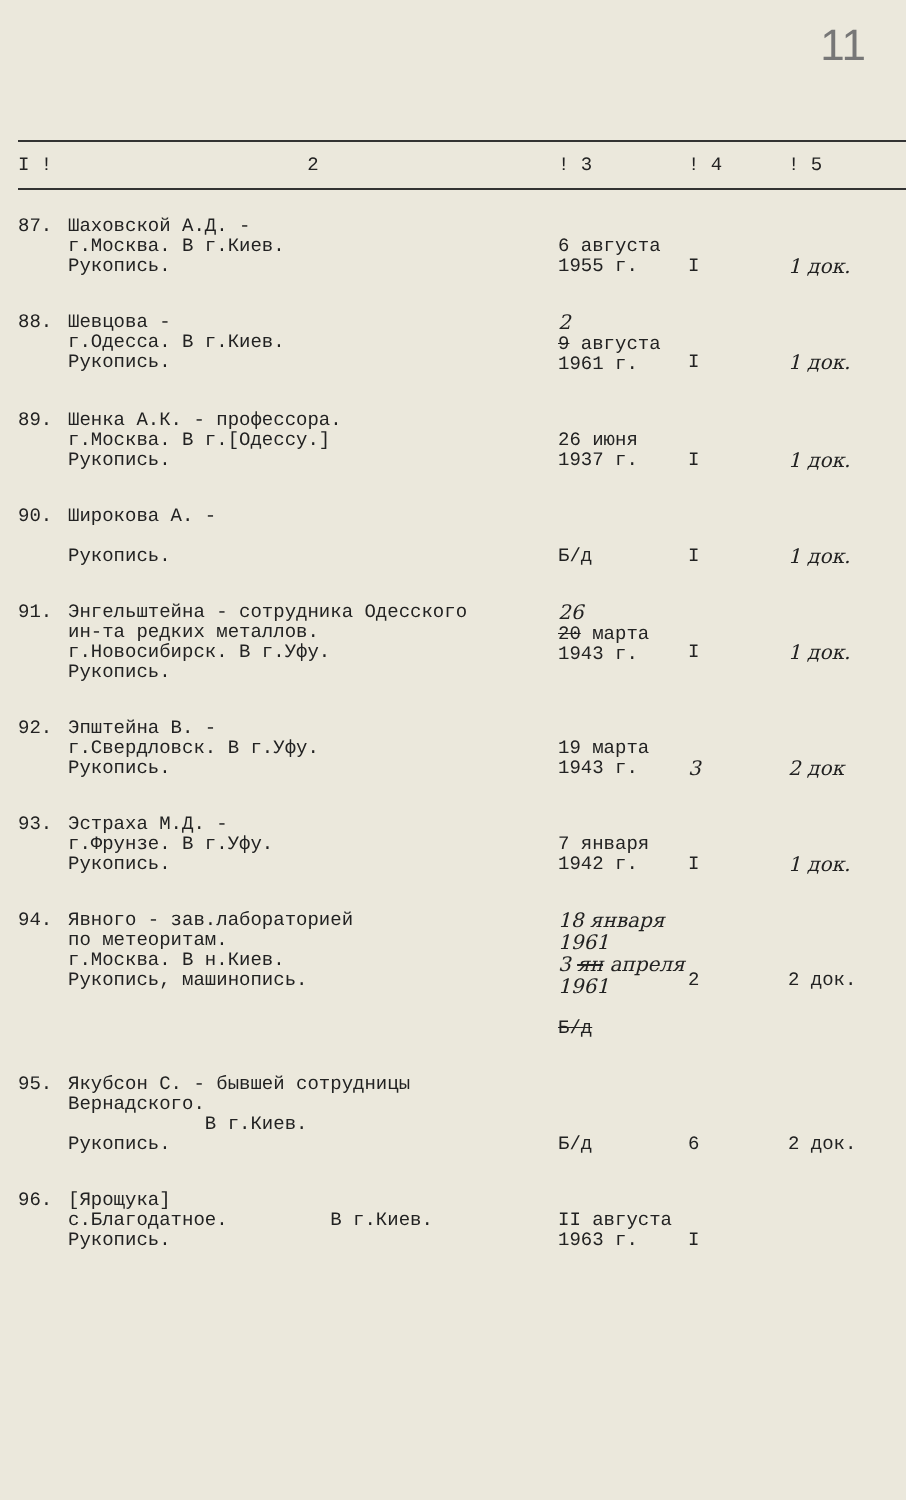11
| I ! | 2 | ! 3 | ! 4 | ! 5 |
| --- | --- | --- | --- | --- |
| 87. | Шаховской А.Д. - г.Москва. В г.Киев. Рукопись. | 6 августа 1955 г. | I | 1 док. |
| 88. | Шевцова - г.Одесса. В г.Киев. Рукопись. | 2 9 августа 1961 г. | I | 1 док. |
| 89. | Шенка А.К. - профессора. г.Москва. В г.[Одессу.] Рукопись. | 26 июня 1937 г. | I | 1 док. |
| 90. | Широкова А. - Рукопись. | Б/д | I | 1 док. |
| 91. | Энгельштейна - сотрудника Одесского ин-та редких металлов. г.Новосибирск. В г.Уфу. Рукопись. | 26 20 марта 1943 г. | I | 1 док. |
| 92. | Эпштейна В. - г.Свердловск. В г.Уфу. Рукопись. | 19 марта 1943 г. | 3 | 2 док |
| 93. | Эстраха М.Д. - г.Фрунзе. В г.Уфу. Рукопись. | 7 января 1942 г. | I | 1 док. |
| 94. | Явного - зав.лабораторией по метеоритам. г.Москва. В н.Киев. Рукопись, машинопись. | 18 января 1961 3 ян апреля 1961 Б/д | 2 | 2 док. |
| 95. | Якубсон С. - бывшей сотрудницы Вернадского. В г.Киев. Рукопись. | Б/д | 6 | 2 док. |
| 96. | [Ярощука] с.Благодатное. В г.Киев. Рукопись. | II августа 1963 г. | I | |